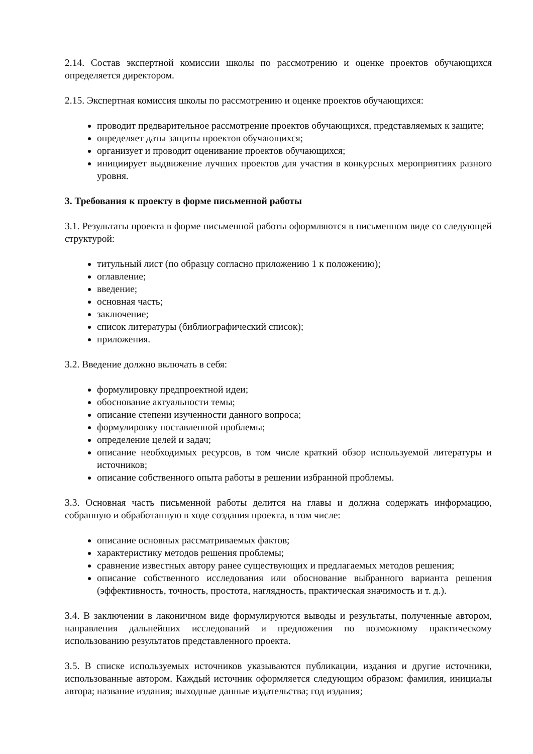2.14. Состав экспертной комиссии школы по рассмотрению и оценке проектов обучающихся определяется директором.
2.15. Экспертная комиссия школы по рассмотрению и оценке проектов обучающихся:
проводит предварительное рассмотрение проектов обучающихся, представляемых к защите;
определяет даты защиты проектов обучающихся;
организует и проводит оценивание проектов обучающихся;
инициирует выдвижение лучших проектов для участия в конкурсных мероприятиях разного уровня.
3. Требования к проекту в форме письменной работы
3.1. Результаты проекта в форме письменной работы оформляются в письменном виде со следующей структурой:
титульный лист (по образцу согласно приложению 1 к положению);
оглавление;
введение;
основная часть;
заключение;
список литературы (библиографический список);
приложения.
3.2. Введение должно включать в себя:
формулировку предпроектной идеи;
обоснование актуальности темы;
описание степени изученности данного вопроса;
формулировку поставленной проблемы;
определение целей и задач;
описание необходимых ресурсов, в том числе краткий обзор используемой литературы и источников;
описание собственного опыта работы в решении избранной проблемы.
3.3. Основная часть письменной работы делится на главы и должна содержать информацию, собранную и обработанную в ходе создания проекта, в том числе:
описание основных рассматриваемых фактов;
характеристику методов решения проблемы;
сравнение известных автору ранее существующих и предлагаемых методов решения;
описание собственного исследования или обоснование выбранного варианта решения (эффективность, точность, простота, наглядность, практическая значимость и т. д.).
3.4. В заключении в лаконичном виде формулируются выводы и результаты, полученные автором, направления дальнейших исследований и предложения по возможному практическому использованию результатов представленного проекта.
3.5. В списке используемых источников указываются публикации, издания и другие источники, использованные автором. Каждый источник оформляется следующим образом: фамилия, инициалы автора; название издания; выходные данные издательства; год издания;